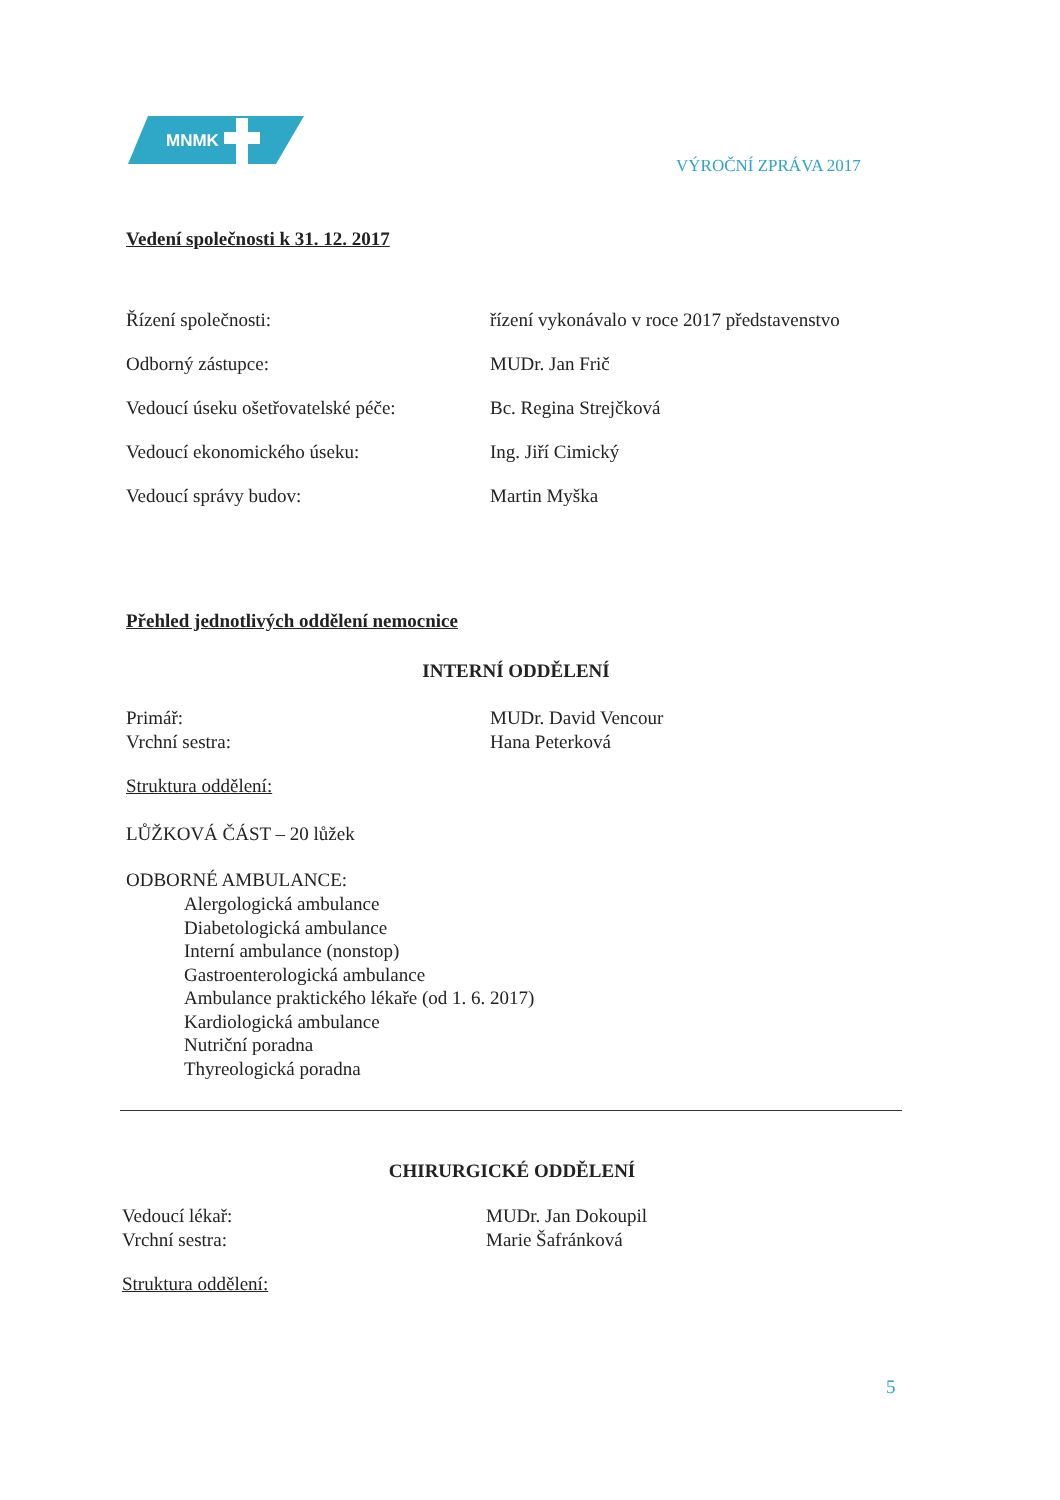MNMK
VÝROČNÍ ZPRÁVA 2017
Vedení společnosti k 31. 12. 2017
Řízení společnosti: řízení vykonávalo v roce 2017 představenstvo
Odborný zástupce: MUDr. Jan Frič
Vedoucí úseku ošetřovatelské péče: Bc. Regina Strejčková
Vedoucí ekonomického úseku: Ing. Jiří Cimický
Vedoucí správy budov: Martin Myška
Přehled jednotlivých oddělení nemocnice
INTERNÍ ODDĚLENÍ
Primář: MUDr. David Vencour
Vrchní sestra: Hana Peterková
Struktura oddělení:
LŮŽKOVÁ ČÁST – 20 lůžek
ODBORNÉ AMBULANCE:
Alergologická ambulance
Diabetologická ambulance
Interní ambulance (nonstop)
Gastroenterologická ambulance
Ambulance praktického lékaře (od 1. 6. 2017)
Kardiologická ambulance
Nutriční poradna
Thyreologická poradna
CHIRURGICKÉ ODDĚLENÍ
Vedoucí lékař: MUDr. Jan Dokoupil
Vrchní sestra: Marie Šafránková
Struktura oddělení:
5